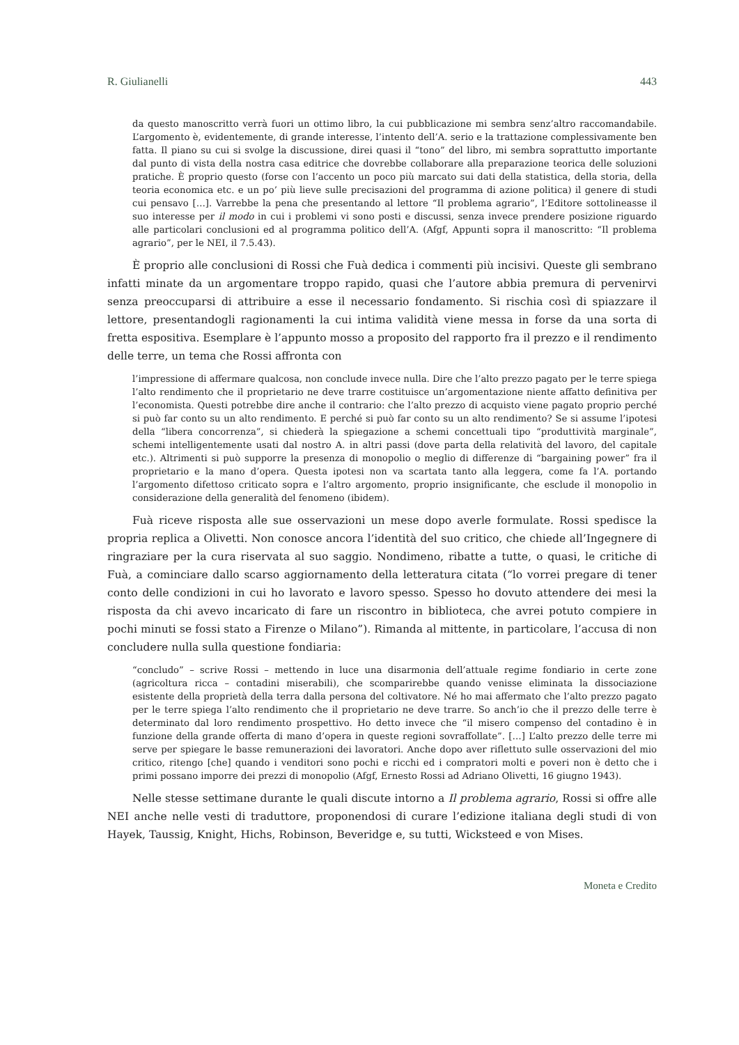R. Giulianelli 443
da questo manoscritto verrà fuori un ottimo libro, la cui pubblicazione mi sembra senz’altro raccomandabile. L’argomento è, evidentemente, di grande interesse, l’intento dell’A. serio e la trattazione complessivamente ben fatta. Il piano su cui si svolge la discussione, direi quasi il “tono” del libro, mi sembra soprattutto importante dal punto di vista della nostra casa editrice che dovrebbe collaborare alla preparazione teorica delle soluzioni pratiche. È proprio questo (forse con l’accento un poco più marcato sui dati della statistica, della storia, della teoria economica etc. e un po’ più lieve sulle precisazioni del programma di azione politica) il genere di studi cui pensavo […]. Varrebbe la pena che presentando al lettore “Il problema agrario”, l’Editore sottolineasse il suo interesse per il modo in cui i problemi vi sono posti e discussi, senza invece prendere posizione riguardo alle particolari conclusioni ed al programma politico dell’A. (Afgf, Appunti sopra il manoscritto: “Il problema agrario”, per le NEI, il 7.5.43).
È proprio alle conclusioni di Rossi che Fuà dedica i commenti più incisivi. Queste gli sembrano infatti minate da un argomentare troppo rapido, quasi che l’autore abbia premura di pervenirvi senza preoccuparsi di attribuire a esse il necessario fondamento. Si rischia così di spiazzare il lettore, presentandogli ragionamenti la cui intima validità viene messa in forse da una sorta di fretta espositiva. Esemplare è l’appunto mosso a proposito del rapporto fra il prezzo e il rendimento delle terre, un tema che Rossi affronta con
l’impressione di affermare qualcosa, non conclude invece nulla. Dire che l’alto prezzo pagato per le terre spiega l’alto rendimento che il proprietario ne deve trarre costituisce un’argomentazione niente affatto definitiva per l’economista. Questi potrebbe dire anche il contrario: che l’alto prezzo di acquisto viene pagato proprio perché si può far conto su un alto rendimento. E perché si può far conto su un alto rendimento? Se si assume l’ipotesi della “libera concorrenza”, si chiederà la spiegazione a schemi concettuali tipo “produttività marginale”, schemi intelligentemente usati dal nostro A. in altri passi (dove parta della relatività del lavoro, del capitale etc.). Altrimenti si può supporre la presenza di monopolio o meglio di differenze di “bargaining power” fra il proprietario e la mano d’opera. Questa ipotesi non va scartata tanto alla leggera, come fa l’A. portando l’argomento difettoso criticato sopra e l’altro argomento, proprio insignificante, che esclude il monopolio in considerazione della generalità del fenomeno (ibidem).
Fuà riceve risposta alle sue osservazioni un mese dopo averle formulate. Rossi spedisce la propria replica a Olivetti. Non conosce ancora l’identità del suo critico, che chiede all’Ingegnere di ringraziare per la cura riservata al suo saggio. Nondimeno, ribatte a tutte, o quasi, le critiche di Fuà, a cominciare dallo scarso aggiornamento della letteratura citata (“lo vorrei pregare di tener conto delle condizioni in cui ho lavorato e lavoro spesso. Spesso ho dovuto attendere dei mesi la risposta da chi avevo incaricato di fare un riscontro in biblioteca, che avrei potuto compiere in pochi minuti se fossi stato a Firenze o Milano”). Rimanda al mittente, in particolare, l’accusa di non concludere nulla sulla questione fondiaria:
“concludo” – scrive Rossi – mettendo in luce una disarmonia dell’attuale regime fondiario in certe zone (agricoltura ricca – contadini miserabili), che scomparirebbe quando venisse eliminata la dissociazione esistente della proprietà della terra dalla persona del coltivatore. Né ho mai affermato che l’alto prezzo pagato per le terre spiega l’alto rendimento che il proprietario ne deve trarre. So anch’io che il prezzo delle terre è determinato dal loro rendimento prospettivo. Ho detto invece che “il misero compenso del contadino è in funzione della grande offerta di mano d’opera in queste regioni sovraffollate”. […] L’alto prezzo delle terre mi serve per spiegare le basse remunerazioni dei lavoratori. Anche dopo aver riflettuto sulle osservazioni del mio critico, ritengo [che] quando i venditori sono pochi e ricchi ed i compratori molti e poveri non è detto che i primi possano imporre dei prezzi di monopolio (Afgf, Ernesto Rossi ad Adriano Olivetti, 16 giugno 1943).
Nelle stesse settimane durante le quali discute intorno a Il problema agrario, Rossi si offre alle NEI anche nelle vesti di traduttore, proponendosi di curare l’edizione italiana degli studi di von Hayek, Taussig, Knight, Hichs, Robinson, Beveridge e, su tutti, Wicksteed e von Mises.
Moneta e Credito